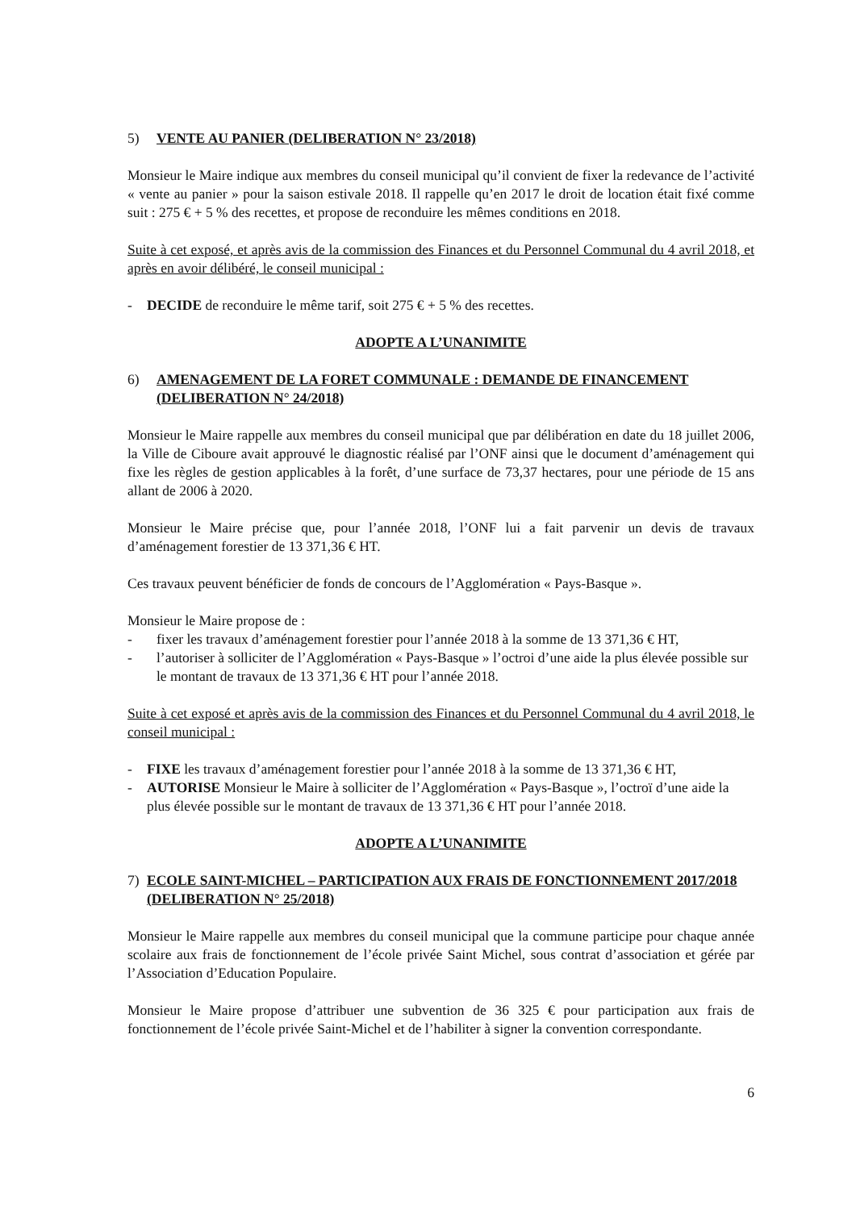5) VENTE AU PANIER (DELIBERATION N° 23/2018)
Monsieur le Maire indique aux membres du conseil municipal qu’il convient de fixer la redevance de l’activité « vente au panier » pour la saison estivale 2018. Il rappelle qu’en 2017 le droit de location était fixé comme suit : 275 € + 5 % des recettes, et propose de reconduire les mêmes conditions en 2018.
Suite à cet exposé, et après avis de la commission des Finances et du Personnel Communal du 4 avril 2018, et après en avoir délibéré, le conseil municipal :
- DECIDE de reconduire le même tarif, soit 275 € + 5 % des recettes.
ADOPTE A L’UNANIMITE
6) AMENAGEMENT DE LA FORET COMMUNALE : DEMANDE DE FINANCEMENT (DELIBERATION N° 24/2018)
Monsieur le Maire rappelle aux membres du conseil municipal que par délibération en date du 18 juillet 2006, la Ville de Ciboure avait approuvé le diagnostic réalisé par l’ONF ainsi que le document d’aménagement qui fixe les règles de gestion applicables à la forêt, d’une surface de 73,37 hectares, pour une période de 15 ans allant de 2006 à 2020.
Monsieur le Maire précise que, pour l’année 2018, l’ONF lui a fait parvenir un devis de travaux d’aménagement forestier de 13 371,36 € HT.
Ces travaux peuvent bénéficier de fonds de concours de l’Agglomération « Pays-Basque ».
Monsieur le Maire propose de :
- fixer les travaux d’aménagement forestier pour l’année 2018 à la somme de 13 371,36 € HT,
- l’autoriser à solliciter de l’Agglomération « Pays-Basque » l’octroi d’une aide la plus élevée possible sur le montant de travaux de 13 371,36 € HT pour l’année 2018.
Suite à cet exposé et après avis de la commission des Finances et du Personnel Communal du 4 avril 2018, le conseil municipal :
- FIXE les travaux d’aménagement forestier pour l’année 2018 à la somme de 13 371,36 € HT,
- AUTORISE Monsieur le Maire à solliciter de l’Agglomération « Pays-Basque », l’octroï d’une aide la plus élevée possible sur le montant de travaux de 13 371,36 € HT pour l’année 2018.
ADOPTE A L’UNANIMITE
7) ECOLE SAINT-MICHEL – PARTICIPATION AUX FRAIS DE FONCTIONNEMENT 2017/2018 (DELIBERATION N° 25/2018)
Monsieur le Maire rappelle aux membres du conseil municipal que la commune participe pour chaque année scolaire aux frais de fonctionnement de l’école privée Saint Michel, sous contrat d’association et gérée par l’Association d’Education Populaire.
Monsieur le Maire propose d’attribuer une subvention de 36 325 € pour participation aux frais de fonctionnement de l’école privée Saint-Michel et de l’habiliter à signer la convention correspondante.
6